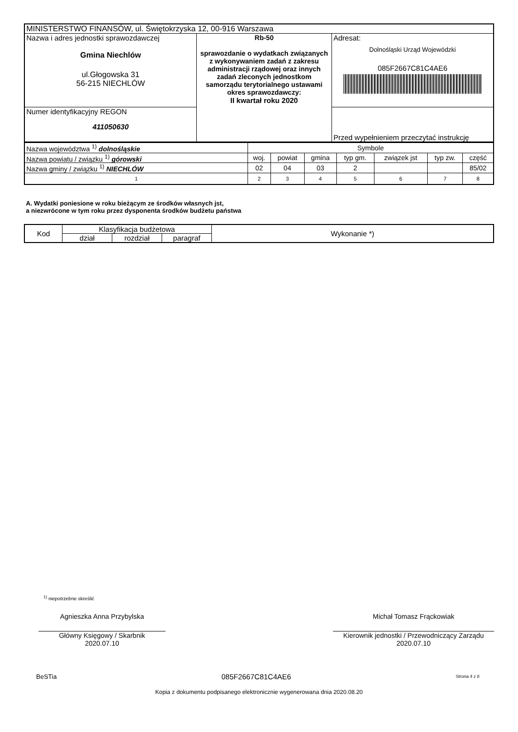| MINISTERSTWO FINANSÓW, ul. Świętokrzyska 12, 00-916 Warszawa | | |
| Nazwa i adres jednostki sprawozdawczej Gmina Niechlów ul.Głogowska 31 56-215 NIECHLÓW | Rb-50 sprawozdanie o wydatkach związanych z wykonywaniem zadań z zakresu administracji rządowej oraz innych zadań zleconych jednostkom samorządu terytorialnego ustawami okres sprawozdawczy: II kwartał roku 2020 | Adresat: Dolnośląski Urząd Wojewódzki 085F2667C81C4AE6 |
| Numer identyfikacyjny REGON 411050630 | | Przed wypełnieniem przeczytać instrukcję |
| Nazwa województwa <sup>1)</sup> dolnośląskie | Symbole | | | | | | |
| Nazwa powiatu / związku <sup>1)</sup> górowski | woj. | powiat | gmina | typ gm. | związek jst | typ zw. | część |
| Nazwa gminy / związku <sup>1)</sup> NIECHLÓW | 02 | 04 | 03 | 2 | | | 85/02 |
| 1 | 2 | 3 | 4 | 5 | 6 | 7 | 8 |
A. Wydatki poniesione w roku bieżącym ze środków własnych jst,
a niezwrócone w tym roku przez dysponenta środków budżetu państwa
| Kod | Klasyfikacja budżetowa | | | Wykonanie *) |
| --- | --- | --- | --- | --- |
| | dział | rozdział | paragraf | |
<sup>1)</sup> niepotrzebne skreślić
Agnieszka Anna Przybylska
Główny Księgowy / Skarbnik
2020.07.10
Michał Tomasz Frąckowiak
Kierownik jednostki / Przewodniczący Zarządu
2020.07.10
BeSTia 085F2667C81C4AE6 Strona 4 z 8
Kopia z dokumentu podpisanego elektronicznie wygenerowana dnia 2020.08.20